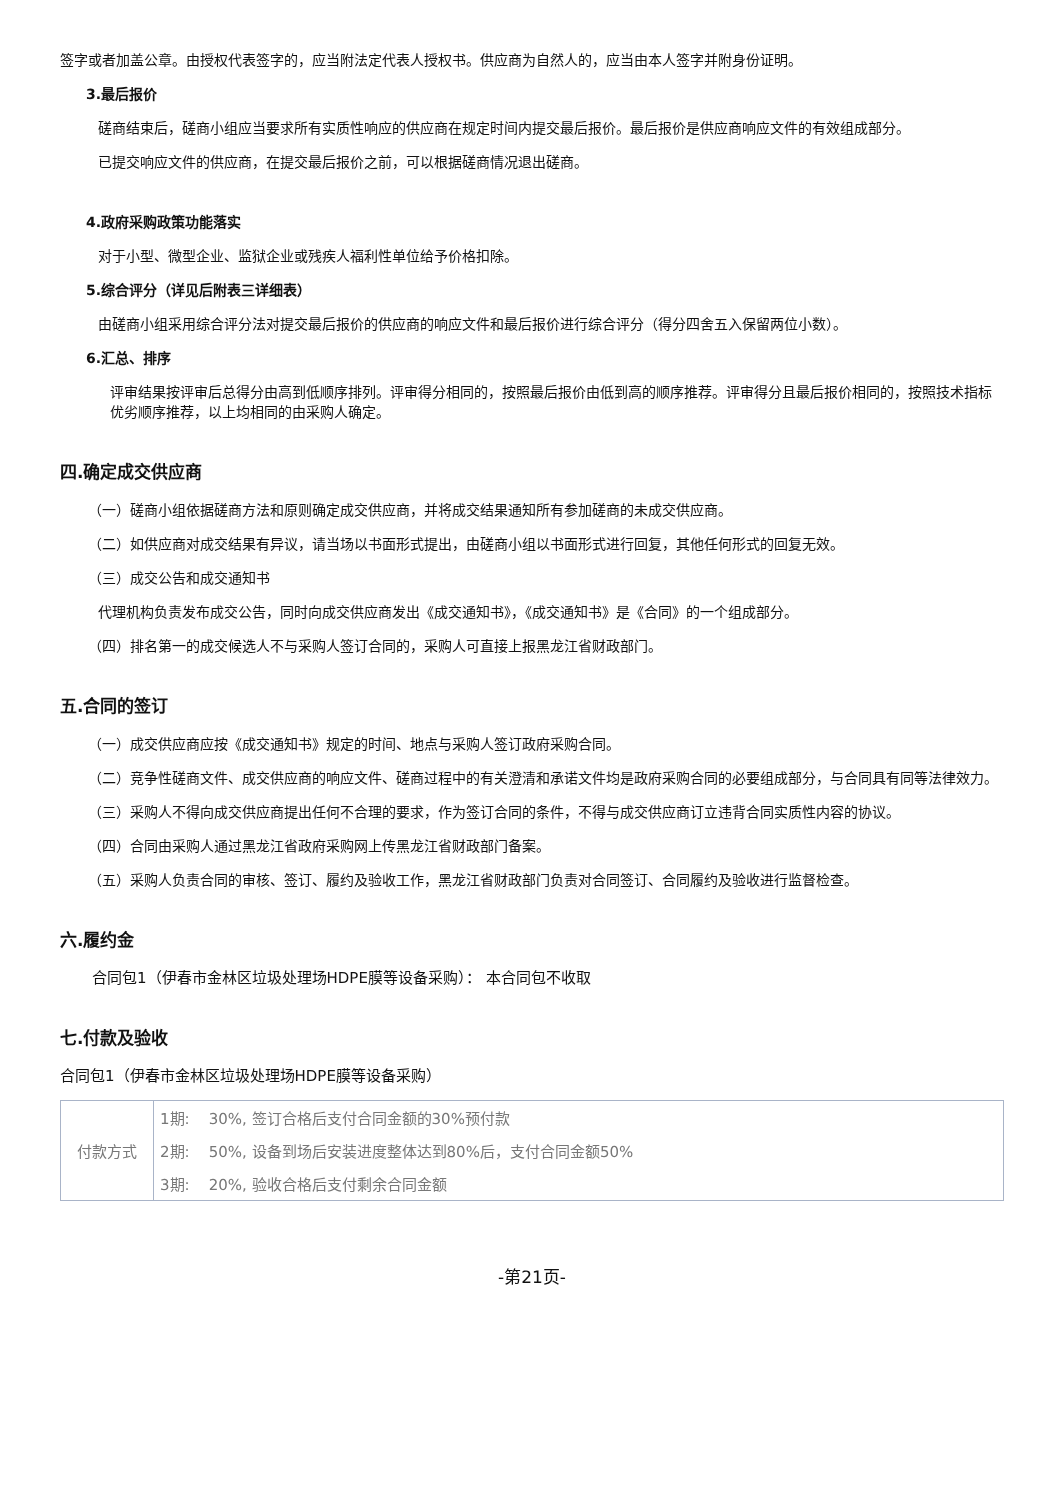签字或者加盖公章。由授权代表签字的，应当附法定代表人授权书。供应商为自然人的，应当由本人签字并附身份证明。
3.最后报价
磋商结束后，磋商小组应当要求所有实质性响应的供应商在规定时间内提交最后报价。最后报价是供应商响应文件的有效组成部分。
已提交响应文件的供应商，在提交最后报价之前，可以根据磋商情况退出磋商。
4.政府采购政策功能落实
对于小型、微型企业、监狱企业或残疾人福利性单位给予价格扣除。
5.综合评分（详见后附表三详细表）
由磋商小组采用综合评分法对提交最后报价的供应商的响应文件和最后报价进行综合评分（得分四舍五入保留两位小数）。
6.汇总、排序
评审结果按评审后总得分由高到低顺序排列。评审得分相同的，按照最后报价由低到高的顺序推荐。评审得分且最后报价相同的，按照技术指标优劣顺序推荐，以上均相同的由采购人确定。
四.确定成交供应商
（一）磋商小组依据磋商方法和原则确定成交供应商，并将成交结果通知所有参加磋商的未成交供应商。
（二）如供应商对成交结果有异议，请当场以书面形式提出，由磋商小组以书面形式进行回复，其他任何形式的回复无效。
（三）成交公告和成交通知书
代理机构负责发布成交公告，同时向成交供应商发出《成交通知书》，《成交通知书》是《合同》的一个组成部分。
（四）排名第一的成交候选人不与采购人签订合同的，采购人可直接上报黑龙江省财政部门。
五.合同的签订
（一）成交供应商应按《成交通知书》规定的时间、地点与采购人签订政府采购合同。
（二）竞争性磋商文件、成交供应商的响应文件、磋商过程中的有关澄清和承诺文件均是政府采购合同的必要组成部分，与合同具有同等法律效力。
（三）采购人不得向成交供应商提出任何不合理的要求，作为签订合同的条件，不得与成交供应商订立违背合同实质性内容的协议。
（四）合同由采购人通过黑龙江省政府采购网上传黑龙江省财政部门备案。
（五）采购人负责合同的审核、签订、履约及验收工作，黑龙江省财政部门负责对合同签订、合同履约及验收进行监督检查。
六.履约金
合同包1（伊春市金林区垃圾处理场HDPE膜等设备采购）： 本合同包不收取
七.付款及验收
合同包1（伊春市金林区垃圾处理场HDPE膜等设备采购）
| 付款方式 | 1期: 30%, 签订合格后支付合同金额的30%预付款 |
| | 2期: 50%, 设备到场后安装进度整体达到80%后，支付合同金额50% |
| | 3期: 20%, 验收合格后支付剩余合同金额 |
-第21页-